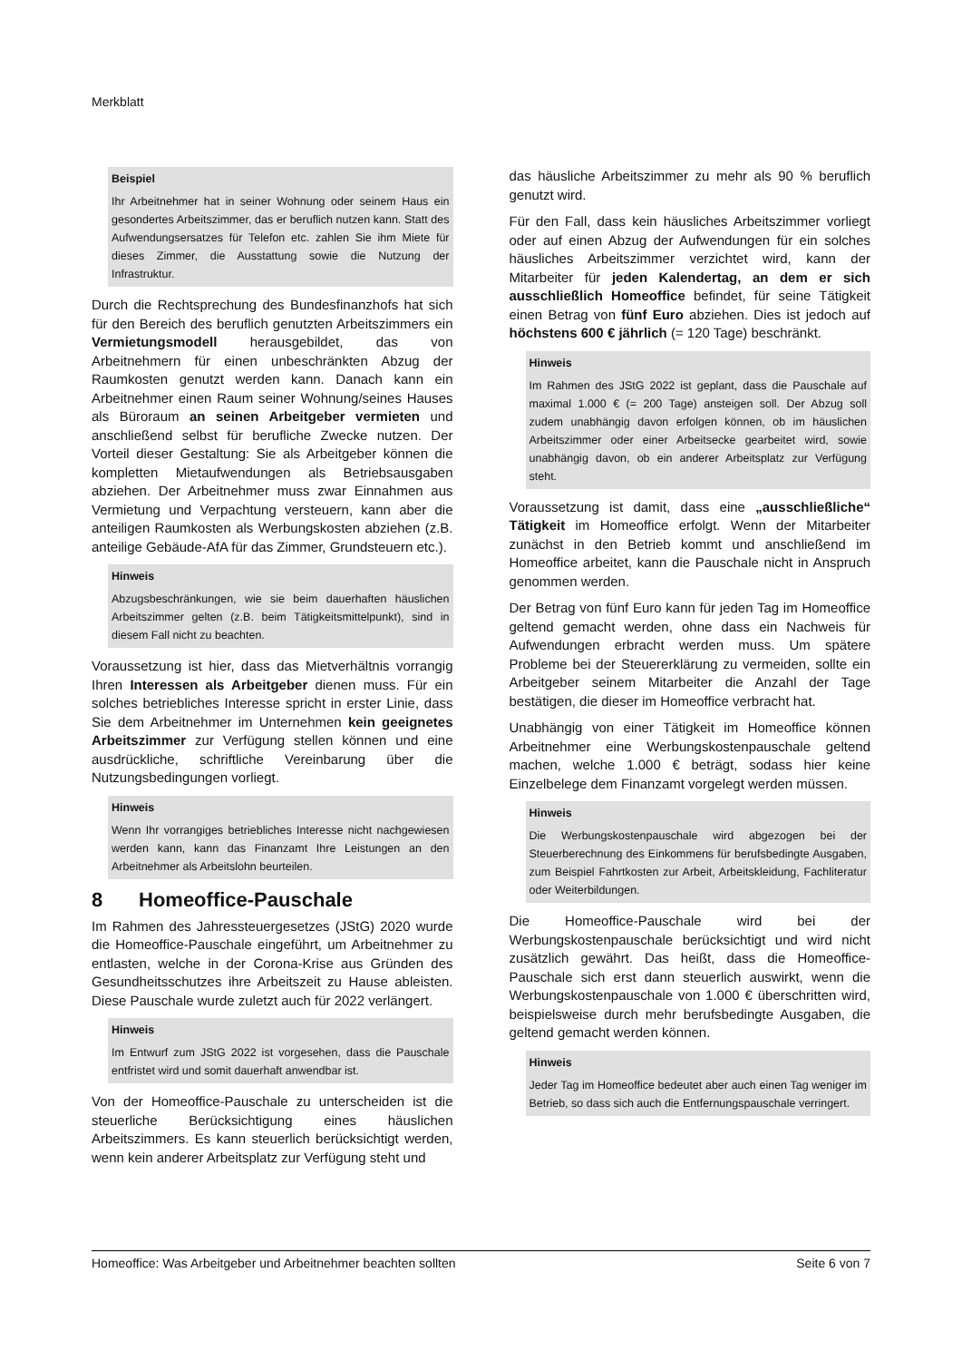Merkblatt
Beispiel
Ihr Arbeitnehmer hat in seiner Wohnung oder seinem Haus ein gesondertes Arbeitszimmer, das er beruflich nutzen kann. Statt des Aufwendungsersatzes für Telefon etc. zahlen Sie ihm Miete für dieses Zimmer, die Ausstattung sowie die Nutzung der Infrastruktur.
Durch die Rechtsprechung des Bundesfinanzhofs hat sich für den Bereich des beruflich genutzten Arbeitszimmers ein Vermietungsmodell herausgebildet, das von Arbeitnehmern für einen unbeschränkten Abzug der Raumkosten genutzt werden kann. Danach kann ein Arbeitnehmer einen Raum seiner Wohnung/seines Hauses als Büroraum an seinen Arbeitgeber vermieten und anschließend selbst für berufliche Zwecke nutzen. Der Vorteil dieser Gestaltung: Sie als Arbeitgeber können die kompletten Mietaufwendungen als Betriebsausgaben abziehen. Der Arbeitnehmer muss zwar Einnahmen aus Vermietung und Verpachtung versteuern, kann aber die anteiligen Raumkosten als Werbungskosten abziehen (z.B. anteilige Gebäude-AfA für das Zimmer, Grundsteuern etc.).
Hinweis
Abzugsbeschränkungen, wie sie beim dauerhaften häuslichen Arbeitszimmer gelten (z.B. beim Tätigkeitsmittelpunkt), sind in diesem Fall nicht zu beachten.
Voraussetzung ist hier, dass das Mietverhältnis vorrangig Ihren Interessen als Arbeitgeber dienen muss. Für ein solches betriebliches Interesse spricht in erster Linie, dass Sie dem Arbeitnehmer im Unternehmen kein geeignetes Arbeitszimmer zur Verfügung stellen können und eine ausdrückliche, schriftliche Vereinbarung über die Nutzungsbedingungen vorliegt.
Hinweis
Wenn Ihr vorrangiges betriebliches Interesse nicht nachgewiesen werden kann, kann das Finanzamt Ihre Leistungen an den Arbeitnehmer als Arbeitslohn beurteilen.
8 Homeoffice-Pauschale
Im Rahmen des Jahressteuergesetzes (JStG) 2020 wurde die Homeoffice-Pauschale eingeführt, um Arbeitnehmer zu entlasten, welche in der Corona-Krise aus Gründen des Gesundheitsschutzes ihre Arbeitszeit zu Hause ableisten. Diese Pauschale wurde zuletzt auch für 2022 verlängert.
Hinweis
Im Entwurf zum JStG 2022 ist vorgesehen, dass die Pauschale entfristet wird und somit dauerhaft anwendbar ist.
Von der Homeoffice-Pauschale zu unterscheiden ist die steuerliche Berücksichtigung eines häuslichen Arbeitszimmers. Es kann steuerlich berücksichtigt werden, wenn kein anderer Arbeitsplatz zur Verfügung steht und
das häusliche Arbeitszimmer zu mehr als 90 % beruflich genutzt wird.
Für den Fall, dass kein häusliches Arbeitszimmer vorliegt oder auf einen Abzug der Aufwendungen für ein solches häusliches Arbeitszimmer verzichtet wird, kann der Mitarbeiter für jeden Kalendertag, an dem er sich ausschließlich Homeoffice befindet, für seine Tätigkeit einen Betrag von fünf Euro abziehen. Dies ist jedoch auf höchstens 600 € jährlich (= 120 Tage) beschränkt.
Hinweis
Im Rahmen des JStG 2022 ist geplant, dass die Pauschale auf maximal 1.000 € (= 200 Tage) ansteigen soll. Der Abzug soll zudem unabhängig davon erfolgen können, ob im häuslichen Arbeitszimmer oder einer Arbeitsecke gearbeitet wird, sowie unabhängig davon, ob ein anderer Arbeitsplatz zur Verfügung steht.
Voraussetzung ist damit, dass eine „ausschließliche“ Tätigkeit im Homeoffice erfolgt. Wenn der Mitarbeiter zunächst in den Betrieb kommt und anschließend im Homeoffice arbeitet, kann die Pauschale nicht in Anspruch genommen werden.
Der Betrag von fünf Euro kann für jeden Tag im Homeoffice geltend gemacht werden, ohne dass ein Nachweis für Aufwendungen erbracht werden muss. Um spätere Probleme bei der Steuererklärung zu vermeiden, sollte ein Arbeitgeber seinem Mitarbeiter die Anzahl der Tage bestätigen, die dieser im Homeoffice verbracht hat.
Unabhängig von einer Tätigkeit im Homeoffice können Arbeitnehmer eine Werbungskostenpauschale geltend machen, welche 1.000 € beträgt, sodass hier keine Einzelbelege dem Finanzamt vorgelegt werden müssen.
Hinweis
Die Werbungskostenpauschale wird abgezogen bei der Steuerberechnung des Einkommens für berufsbedingte Ausgaben, zum Beispiel Fahrtkosten zur Arbeit, Arbeitskleidung, Fachliteratur oder Weiterbildungen.
Die Homeoffice-Pauschale wird bei der Werbungskostenpauschale berücksichtigt und wird nicht zusätzlich gewährt. Das heißt, dass die Homeoffice-Pauschale sich erst dann steuerlich auswirkt, wenn die Werbungskostenpauschale von 1.000 € überschritten wird, beispielsweise durch mehr berufsbedingte Ausgaben, die geltend gemacht werden können.
Hinweis
Jeder Tag im Homeoffice bedeutet aber auch einen Tag weniger im Betrieb, so dass sich auch die Entfernungspauschale verringert.
Homeoffice: Was Arbeitgeber und Arbeitnehmer beachten sollten Seite 6 von 7